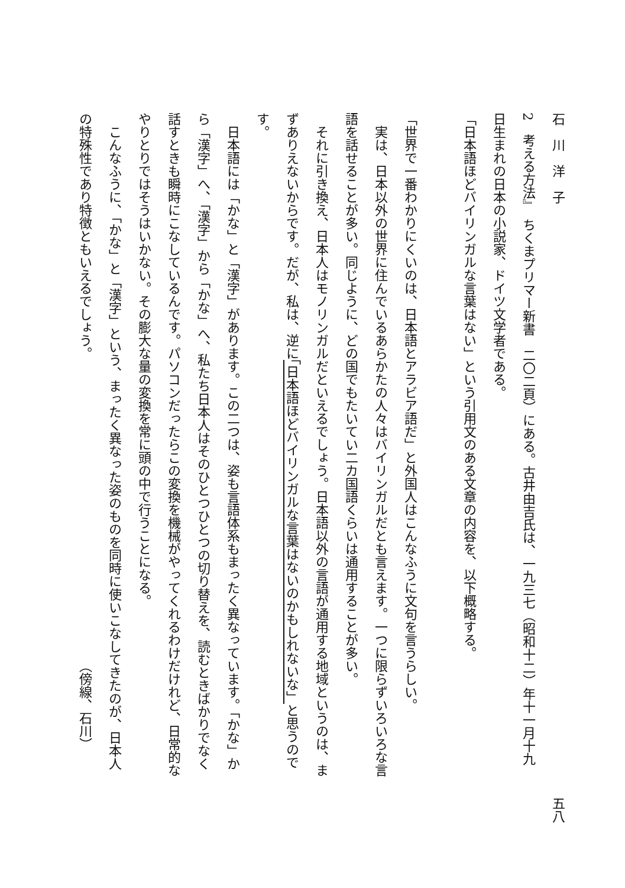石　川　洋　子 五八
2　考える方法』　ちくまプリマー新書　二〇二頁）にある。古井由吉氏は、一九三七（昭和十二）年十一月十九
日生まれの日本の小説家、ドイツ文学者である。
「日本語ほどバイリンガルな言葉はない」という引用文のある文章の内容を、以下概略する。
「世界で一番わかりにくいのは、日本語とアラビア語だ」と外国人はこんなふうに文句を言うらしい。
　実は、日本以外の世界に住んでいるあらかたの人々はバイリンガルだとも言えます。一つに限らずいろいろな言
語を話せることが多い。同じように、どの国でもたいてい二カ国語くらいは通用することが多い。
　それに引き換え、日本人はモノリンガルだといえるでしょう。日本語以外の言語が通用する地域というのは、ま
ずありえないからです。だが、私は、逆に「日本語ほどバイリンガルな言葉はないのかもしれないな」と思うので
す。
　日本語には「かな」と「漢字」があります。この二つは、姿も言語体系もまったく異なっています。「かな」か
ら「漢字」へ、「漢字」から「かな」へ、私たち日本人はそのひとつひとつの切り替えを、読むときばかりでなく
話すときも瞬時にこなしているんです。パソコンだったらこの変換を機械がやってくれるわけだけれど、日常的な
やりとりではそうはいかない。その膨大な量の変換を常に頭の中で行うことになる。
　こんなふうに、「かな」と「漢字」という、まったく異なった姿のものを同時に使いこなしてきたのが、日本人
の特殊性であり特徴ともいえるでしょう。　　　　　　　　　　　　　　　　　　　　　　　　（傍線、石川）